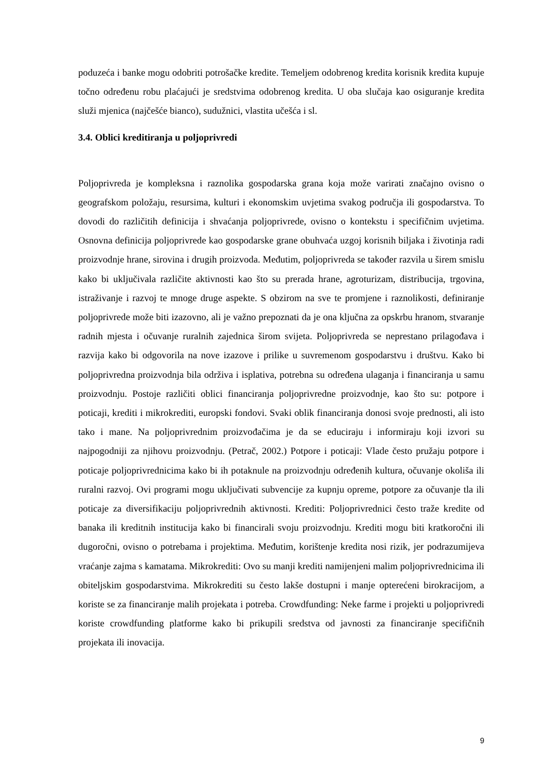poduzeća i banke mogu odobriti potrošačke kredite. Temeljem odobrenog kredita korisnik kredita kupuje točno određenu robu plaćajući je sredstvima odobrenog kredita. U oba slučaja kao osiguranje kredita služi mjenica (najčešće bianco), sudužnici, vlastita učešća i sl.
3.4. Oblici kreditiranja u poljoprivredi
Poljoprivreda je kompleksna i raznolika gospodarska grana koja može varirati značajno ovisno o geografskom položaju, resursima, kulturi i ekonomskim uvjetima svakog područja ili gospodarstva. To dovodi do različitih definicija i shvaćanja poljoprivrede, ovisno o kontekstu i specifičnim uvjetima. Osnovna definicija poljoprivrede kao gospodarske grane obuhvaća uzgoj korisnih biljaka i životinja radi proizvodnje hrane, sirovina i drugih proizvoda. Međutim, poljoprivreda se također razvila u širem smislu kako bi uključivala različite aktivnosti kao što su prerada hrane, agroturizam, distribucija, trgovina, istraživanje i razvoj te mnoge druge aspekte. S obzirom na sve te promjene i raznolikosti, definiranje poljoprivrede može biti izazovno, ali je važno prepoznati da je ona ključna za opskrbu hranom, stvaranje radnih mjesta i očuvanje ruralnih zajednica širom svijeta. Poljoprivreda se neprestano prilagođava i razvija kako bi odgovorila na nove izazove i prilike u suvremenom gospodarstvu i društvu. Kako bi poljoprivredna proizvodnja bila održiva i isplativa, potrebna su određena ulaganja i financiranja u samu proizvodnju. Postoje različiti oblici financiranja poljoprivredne proizvodnje, kao što su: potpore i poticaji, krediti i mikrokrediti, europski fondovi. Svaki oblik financiranja donosi svoje prednosti, ali isto tako i mane. Na poljoprivrednim proizvođačima je da se educiraju i informiraju koji izvori su najpogodniji za njihovu proizvodnju. (Petrač, 2002.) Potpore i poticaji: Vlade često pružaju potpore i poticaje poljoprivrednicima kako bi ih potaknule na proizvodnju određenih kultura, očuvanje okoliša ili ruralni razvoj. Ovi programi mogu uključivati subvencije za kupnju opreme, potpore za očuvanje tla ili poticaje za diversifikaciju poljoprivrednih aktivnosti. Krediti: Poljoprivrednici često traže kredite od banaka ili kreditnih institucija kako bi financirali svoju proizvodnju. Krediti mogu biti kratkoročni ili dugoročni, ovisno o potrebama i projektima. Međutim, korištenje kredita nosi rizik, jer podrazumijeva vraćanje zajma s kamatama. Mikrokrediti: Ovo su manji krediti namijenjeni malim poljoprivrednicima ili obiteljskim gospodarstvima. Mikrokrediti su često lakše dostupni i manje opterećeni birokracijom, a koriste se za financiranje malih projekata i potreba. Crowdfunding: Neke farme i projekti u poljoprivredi koriste crowdfunding platforme kako bi prikupili sredstva od javnosti za financiranje specifičnih projekata ili inovacija.
9